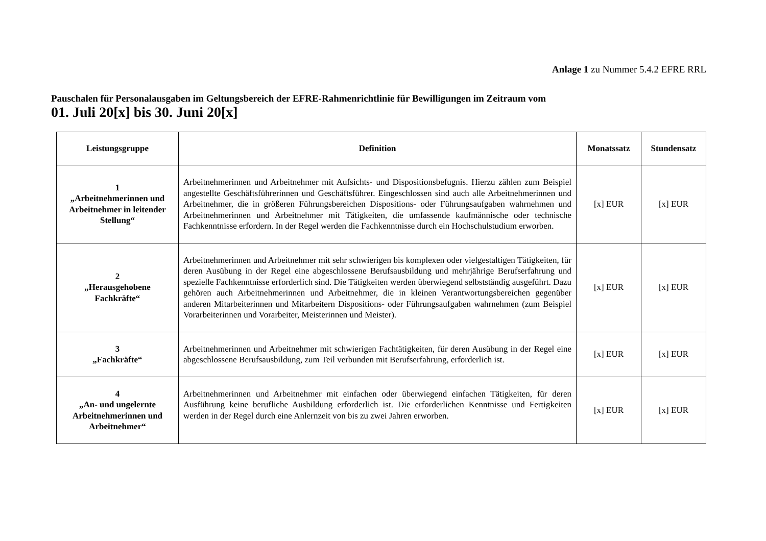Anlage 1 zu Nummer 5.4.2 EFRE RRL
Pauschalen für Personalausgaben im Geltungsbereich der EFRE-Rahmenrichtlinie für Bewilligungen im Zeitraum vom
01. Juli 20[x] bis 30. Juni 20[x]
| Leistungsgruppe | Definition | Monatssatz | Stundensatz |
| --- | --- | --- | --- |
| 1 „Arbeitnehmerinnen und Arbeitnehmer in leitender Stellung“ | Arbeitnehmerinnen und Arbeitnehmer mit Aufsichts- und Dispositionsbefugnis. Hierzu zählen zum Beispiel angestellte Geschäftsführerinnen und Geschäftsführer. Eingeschlossen sind auch alle Arbeitnehmerinnen und Arbeitnehmer, die in größeren Führungsbereichen Dispositions- oder Führungsaufgaben wahrnehmen und Arbeitnehmerinnen und Arbeitnehmer mit Tätigkeiten, die umfassende kaufmännische oder technische Fachkenntnisse erfordern. In der Regel werden die Fachkenntnisse durch ein Hochschulstudium erworben. | [x] EUR | [x] EUR |
| 2 „Herausgehobene Fachkräfte“ | Arbeitnehmerinnen und Arbeitnehmer mit sehr schwierigen bis komplexen oder vielgestaltigen Tätigkeiten, für deren Ausübung in der Regel eine abgeschlossene Berufsausbildung und mehrjährige Berufserfahrung und spezielle Fachkenntnisse erforderlich sind. Die Tätigkeiten werden überwiegend selbstständig ausgeführt. Dazu gehören auch Arbeitnehmerinnen und Arbeitnehmer, die in kleinen Verantwortungsbereichen gegenüber anderen Mitarbeiterinnen und Mitarbeitern Dispositions- oder Führungsaufgaben wahrnehmen (zum Beispiel Vorarbeiterinnen und Vorarbeiter, Meisterinnen und Meister). | [x] EUR | [x] EUR |
| 3 „Fachkräfte“ | Arbeitnehmerinnen und Arbeitnehmer mit schwierigen Fachtätigkeiten, für deren Ausübung in der Regel eine abgeschlossene Berufsausbildung, zum Teil verbunden mit Berufserfahrung, erforderlich ist. | [x] EUR | [x] EUR |
| 4 „An- und ungelernte Arbeitnehmerinnen und Arbeitnehmer“ | Arbeitnehmerinnen und Arbeitnehmer mit einfachen oder überwiegend einfachen Tätigkeiten, für deren Ausführung keine berufliche Ausbildung erforderlich ist. Die erforderlichen Kenntnisse und Fertigkeiten werden in der Regel durch eine Anlernzeit von bis zu zwei Jahren erworben. | [x] EUR | [x] EUR |